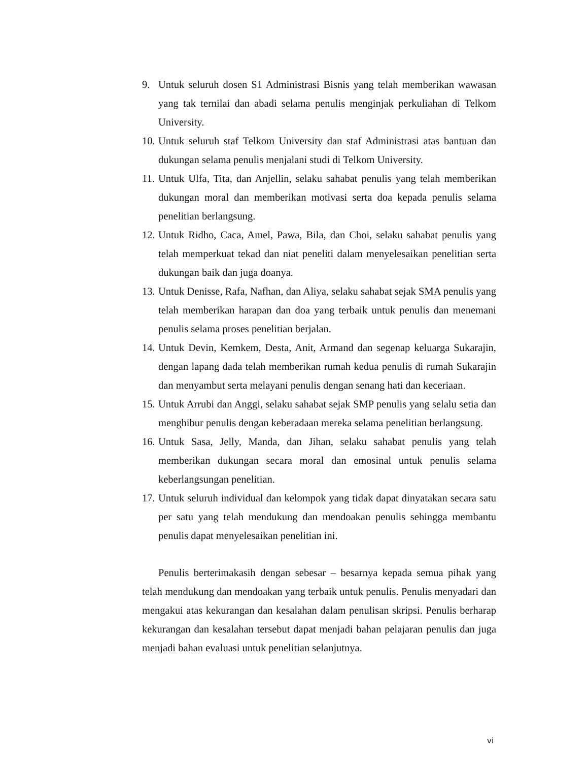9. Untuk seluruh dosen S1 Administrasi Bisnis yang telah memberikan wawasan yang tak ternilai dan abadi selama penulis menginjak perkuliahan di Telkom University.
10. Untuk seluruh staf Telkom University dan staf Administrasi atas bantuan dan dukungan selama penulis menjalani studi di Telkom University.
11. Untuk Ulfa, Tita, dan Anjellin, selaku sahabat penulis yang telah memberikan dukungan moral dan memberikan motivasi serta doa kepada penulis selama penelitian berlangsung.
12. Untuk Ridho, Caca, Amel, Pawa, Bila, dan Choi, selaku sahabat penulis yang telah memperkuat tekad dan niat peneliti dalam menyelesaikan penelitian serta dukungan baik dan juga doanya.
13. Untuk Denisse, Rafa, Nafhan, dan Aliya, selaku sahabat sejak SMA penulis yang telah memberikan harapan dan doa yang terbaik untuk penulis dan menemani penulis selama proses penelitian berjalan.
14. Untuk Devin, Kemkem, Desta, Anit, Armand dan segenap keluarga Sukarajin, dengan lapang dada telah memberikan rumah kedua penulis di rumah Sukarajin dan menyambut serta melayani penulis dengan senang hati dan keceriaan.
15. Untuk Arrubi dan Anggi, selaku sahabat sejak SMP penulis yang selalu setia dan menghibur penulis dengan keberadaan mereka selama penelitian berlangsung.
16. Untuk Sasa, Jelly, Manda, dan Jihan, selaku sahabat penulis yang telah memberikan dukungan secara moral dan emosinal untuk penulis selama keberlangsungan penelitian.
17. Untuk seluruh individual dan kelompok yang tidak dapat dinyatakan secara satu per satu yang telah mendukung dan mendoakan penulis sehingga membantu penulis dapat menyelesaikan penelitian ini.
Penulis berterimakasih dengan sebesar – besarnya kepada semua pihak yang telah mendukung dan mendoakan yang terbaik untuk penulis. Penulis menyadari dan mengakui atas kekurangan dan kesalahan dalam penulisan skripsi. Penulis berharap kekurangan dan kesalahan tersebut dapat menjadi bahan pelajaran penulis dan juga menjadi bahan evaluasi untuk penelitian selanjutnya.
vi